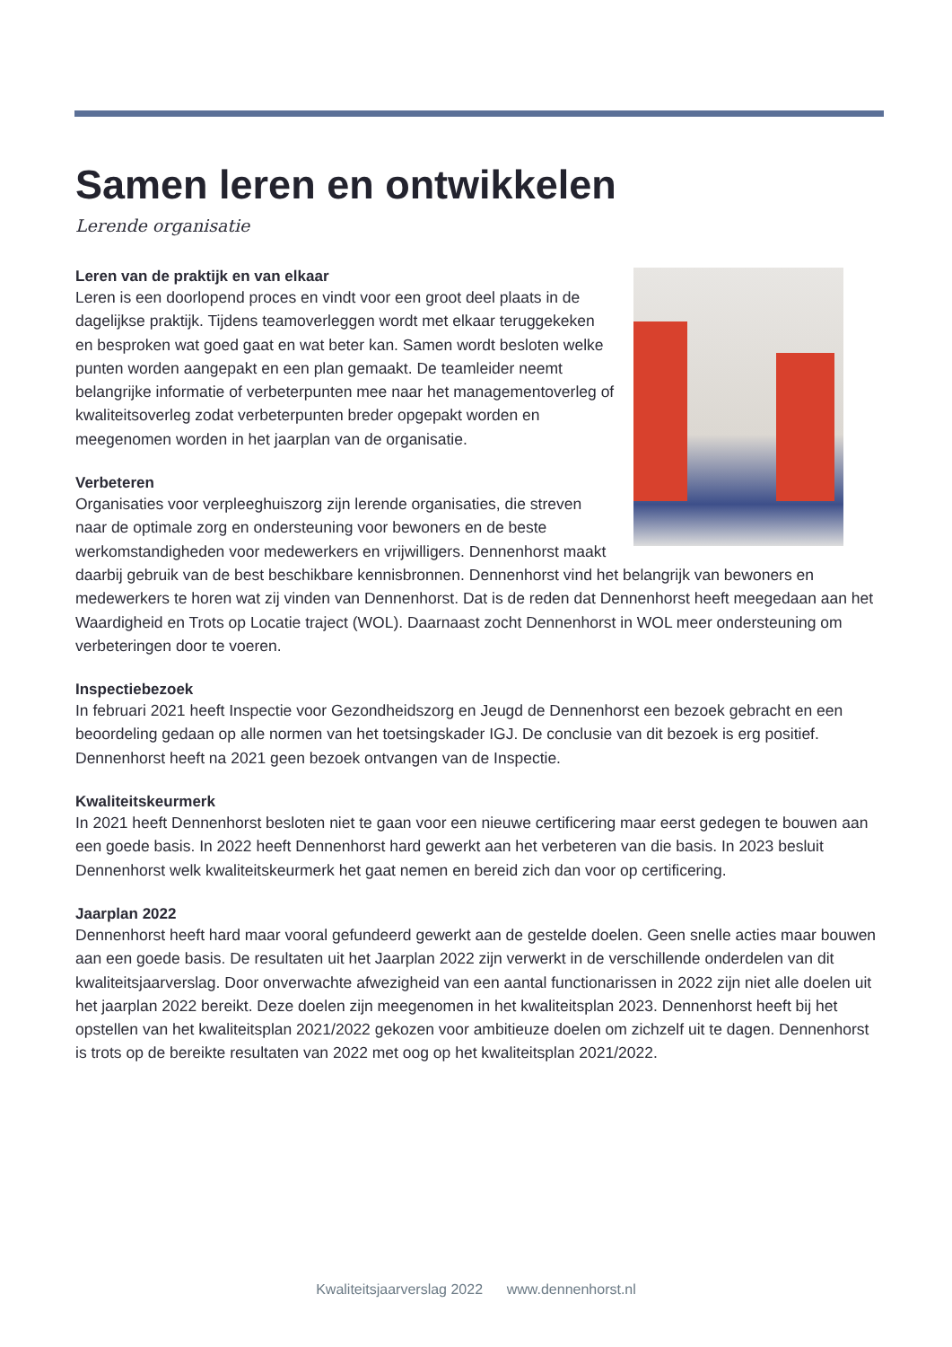Samen leren en ontwikkelen
Lerende organisatie
Leren van de praktijk en van elkaar
Leren is een doorlopend proces en vindt voor een groot deel plaats in de dagelijkse praktijk. Tijdens teamoverleggen wordt met elkaar teruggekeken en besproken wat goed gaat en wat beter kan. Samen wordt besloten welke punten worden aangepakt en een plan gemaakt. De teamleider neemt belangrijke informatie of verbeterpunten mee naar het managementoverleg of kwaliteitsoverleg zodat verbeterpunten breder opgepakt worden en meegenomen worden in het jaarplan van de organisatie.
Verbeteren
Organisaties voor verpleeghuiszorg zijn lerende organisaties, die streven naar de optimale zorg en ondersteuning voor bewoners en de beste werkomstandigheden voor medewerkers en vrijwilligers. Dennenhorst maakt daarbij gebruik van de best beschikbare kennisbronnen. Dennenhorst vind het belangrijk van bewoners en medewerkers te horen wat zij vinden van Dennenhorst. Dat is de reden dat Dennenhorst heeft meegedaan aan het Waardigheid en Trots op Locatie traject (WOL). Daarnaast zocht Dennenhorst in WOL meer ondersteuning om verbeteringen door te voeren.
Inspectiebezoek
In februari 2021 heeft Inspectie voor Gezondheidszorg en Jeugd de Dennenhorst een bezoek gebracht en een beoordeling gedaan op alle normen van het toetsingskader IGJ. De conclusie van dit bezoek is erg positief. Dennenhorst heeft na 2021 geen bezoek ontvangen van de Inspectie.
Kwaliteitskeurmerk
In 2021 heeft Dennenhorst besloten niet te gaan voor een nieuwe certificering maar eerst gedegen te bouwen aan een goede basis. In 2022 heeft Dennenhorst hard gewerkt aan het verbeteren van die basis. In 2023 besluit Dennenhorst welk kwaliteitskeurmerk het gaat nemen en bereid zich dan voor op certificering.
Jaarplan 2022
Dennenhorst heeft hard maar vooral gefundeerd gewerkt aan de gestelde doelen. Geen snelle acties maar bouwen aan een goede basis. De resultaten uit het Jaarplan 2022 zijn verwerkt in de verschillende onderdelen van dit kwaliteitsjaarverslag. Door onverwachte afwezigheid van een aantal functionarissen in 2022 zijn niet alle doelen uit het jaarplan 2022 bereikt. Deze doelen zijn meegenomen in het kwaliteitsplan 2023. Dennenhorst heeft bij het opstellen van het kwaliteitsplan 2021/2022 gekozen voor ambitieuze doelen om zichzelf uit te dagen. Dennenhorst is trots op de bereikte resultaten van 2022 met oog op het kwaliteitsplan 2021/2022.
Kwaliteitsjaarverslag 2022 www.dennenhorst.nl